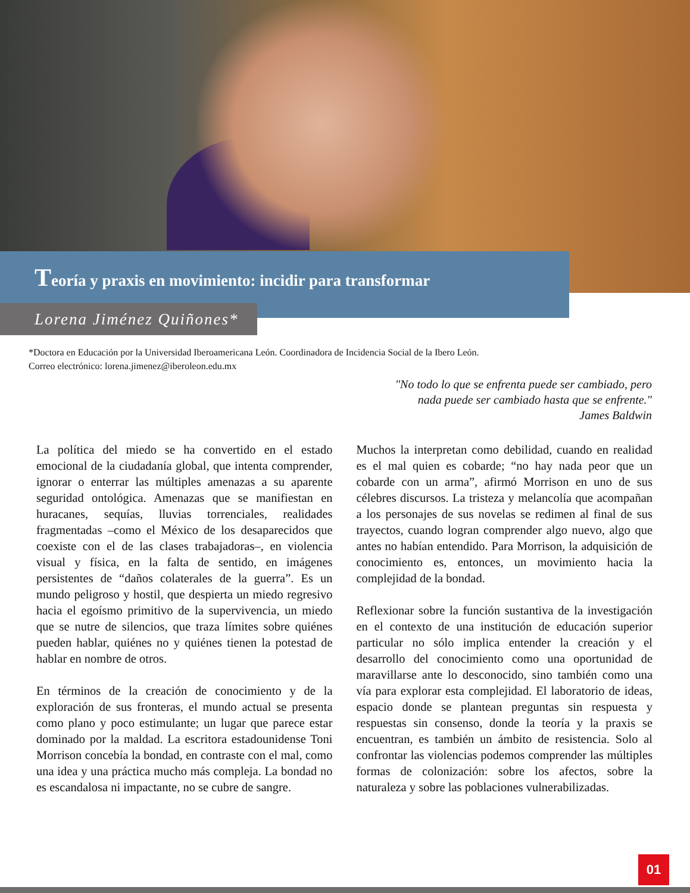Teoría y praxis en movimiento: incidir para transformar
Lorena Jiménez Quiñones*
*Doctora en Educación por la Universidad Iberoamericana León. Coordinadora de Incidencia Social de la Ibero León.
Correo electrónico: lorena.jimenez@iberoleon.edu.mx
"No todo lo que se enfrenta puede ser cambiado, pero
nada puede ser cambiado hasta que se enfrente."
James Baldwin
La política del miedo se ha convertido en el estado emocional de la ciudadanía global, que intenta comprender, ignorar o enterrar las múltiples amenazas a su aparente seguridad ontológica. Amenazas que se manifiestan en huracanes, sequías, lluvias torrenciales, realidades fragmentadas –como el México de los desaparecidos que coexiste con el de las clases trabajadoras–, en violencia visual y física, en la falta de sentido, en imágenes persistentes de “daños colaterales de la guerra”. Es un mundo peligroso y hostil, que despierta un miedo regresivo hacia el egoísmo primitivo de la supervivencia, un miedo que se nutre de silencios, que traza límites sobre quiénes pueden hablar, quiénes no y quiénes tienen la potestad de hablar en nombre de otros.
En términos de la creación de conocimiento y de la exploración de sus fronteras, el mundo actual se presenta como plano y poco estimulante; un lugar que parece estar dominado por la maldad. La escritora estadounidense Toni Morrison concebía la bondad, en contraste con el mal, como una idea y una práctica mucho más compleja. La bondad no es escandalosa ni impactante, no se cubre de sangre.
Muchos la interpretan como debilidad, cuando en realidad es el mal quien es cobarde; “no hay nada peor que un cobarde con un arma”, afirmó Morrison en uno de sus célebres discursos. La tristeza y melancolía que acompañan a los personajes de sus novelas se redimen al final de sus trayectos, cuando logran comprender algo nuevo, algo que antes no habían entendido. Para Morrison, la adquisición de conocimiento es, entonces, un movimiento hacia la complejidad de la bondad.
Reflexionar sobre la función sustantiva de la investigación en el contexto de una institución de educación superior particular no sólo implica entender la creación y el desarrollo del conocimiento como una oportunidad de maravillarse ante lo desconocido, sino también como una vía para explorar esta complejidad. El laboratorio de ideas, espacio donde se plantean preguntas sin respuesta y respuestas sin consenso, donde la teoría y la praxis se encuentran, es también un ámbito de resistencia. Solo al confrontar las violencias podemos comprender las múltiples formas de colonización: sobre los afectos, sobre la naturaleza y sobre las poblaciones vulnerabilizadas.
01